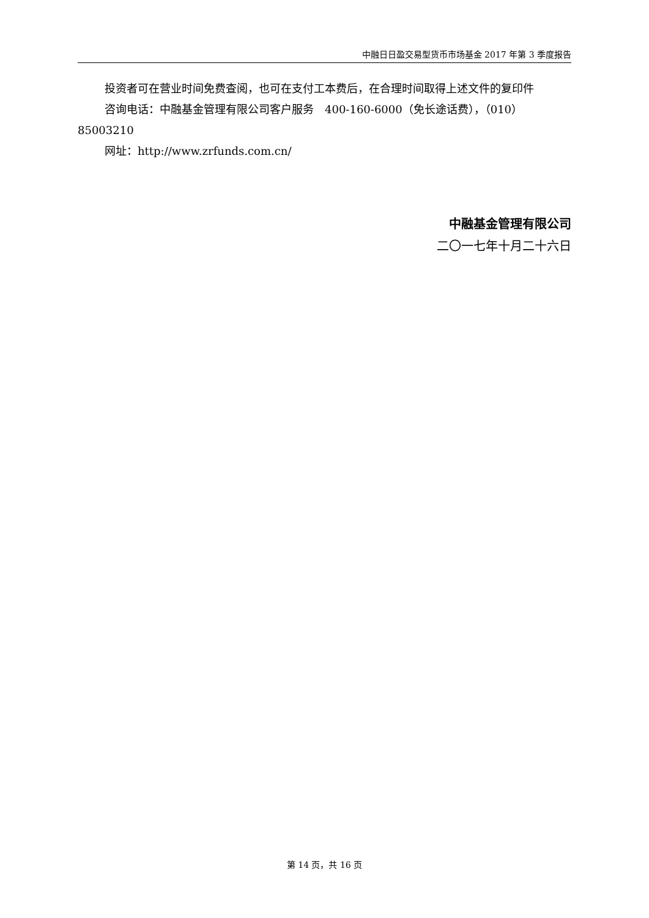中融日日盈交易型货币市场基金 2017 年第 3 季度报告
投资者可在营业时间免费查阅，也可在支付工本费后，在合理时间取得上述文件的复印件
咨询电话：中融基金管理有限公司客户服务　400-160-6000（免长途话费），（010）85003210
网址：http://www.zrfunds.com.cn/
中融基金管理有限公司
二〇一七年十月二十六日
第 14 页，共 16 页